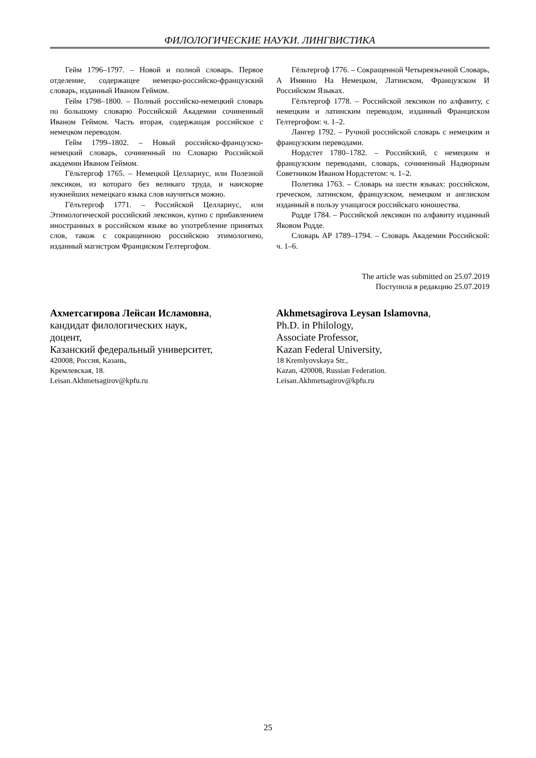ФИЛОЛОГИЧЕСКИЕ НАУКИ. ЛИНГВИСТИКА
Гейм 1796–1797. – Новой и полной словарь. Первое отделение, содержащее немецко-российско-французский словарь, изданный Иваном Геймом.
Гейм 1798–1800. – Полный российско-немецкий словарь по большому словарю Российской Академии сочиненный Иваном Геймом. Часть вторая, содержащая российское с немецком переводом.
Гейм 1799–1802. – Новый российско-французско-немецкий словарь, сочиненный по Словарю Российской академии Иваном Геймом.
Гёльтергоф 1765. – Немецкой Целлариус, или Полезной лексикон, из котораго без великаго труда, и наискоряе нужнейших немецкаго языка слов научиться можно.
Гёлътергоф 1771. – Российской Целлариус, или Этимологической российский лексикон, купно с прибавлением иностранных в российском языке во употребление принятых слов, також с сокращенною российскою этимологиею, изданный магистром Франциском Гелтергофом.
Гёльтергоф 1776. – Сокращенной Четыреязычной Словарь, А Имянно На Немецком, Латинском, Французском И Российском Языках.
Гёлътергоф 1778. – Российской лексикон по алфавиту, с немецким и латинским переводом, изданный Францискoм Гелтергофом: ч. 1–2.
Лангер 1792. – Ручной российской словарь с немецким и французским переводами.
Нордстет 1780–1782. – Российский, с немецким и французским переводами, словарь, сочиненный Надворным Советником Иваном Нордстетом: ч. 1–2.
Полетика 1763. – Словарь на шести языках: российском, греческом, латинском, французском, немецком и англиском изданный в пользу учащагося российскаго юношества.
Родде 1784. – Российской лексикон по алфавиту изданный Яковом Родде.
Словарь АР 1789–1794. – Словарь Академии Российской: ч. 1–6.
The article was submitted on 25.07.2019
Поступила в редакцию 25.07.2019
Ахметсагирова Лейсан Исламовна,
кандидат филологических наук,
доцент,
Казанский федеральный университет,
420008, Россия, Казань,
Кремлевская, 18.
Leisan.Akhmetsagirov@kpfu.ru
Akhmetsagirova Leysan Islamovna,
Ph.D. in Philology,
Associate Professor,
Kazan Federal University,
18 Kremlyovskaya Str.,
Kazan, 420008, Russian Federation.
Leisan.Akhmetsagirov@kpfu.ru
25